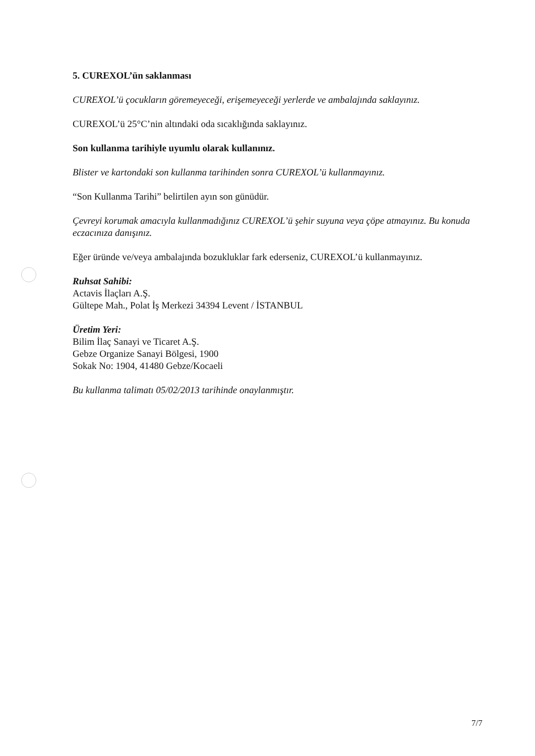5. CUREXOL’ün saklanması
CUREXOL’ü çocukların göremeyeceği, erişemeyeceği yerlerde ve ambalajında saklayınız.
CUREXOL’ü 25°C’nin altındaki oda sıcaklığında saklayınız.
Son kullanma tarihiyle uyumlu olarak kullanınız.
Blister ve kartondaki son kullanma tarihinden sonra CUREXOL’ü kullanmayınız.
“Son Kullanma Tarihi” belirtilen ayın son günüdür.
Çevreyi korumak amacıyla kullanmadığınız CUREXOL’ü şehir suyuna veya çöpe atmayınız. Bu konuda eczacınıza danışınız.
Eğer üründe ve/veya ambalajında bozukluklar fark ederseniz, CUREXOL’ü kullanmayınız.
Ruhsat Sahibi:
Actavis İlaçları A.Ş.
Gültepe Mah., Polat İş Merkezi 34394 Levent / İSTANBUL
Üretim Yeri:
Bilim İlaç Sanayi ve Ticaret A.Ş.
Gebze Organize Sanayi Bölgesi, 1900
Sokak No: 1904, 41480 Gebze/Kocaeli
Bu kullanma talimatı 05/02/2013 tarihinde onaylanmıştır.
7/7